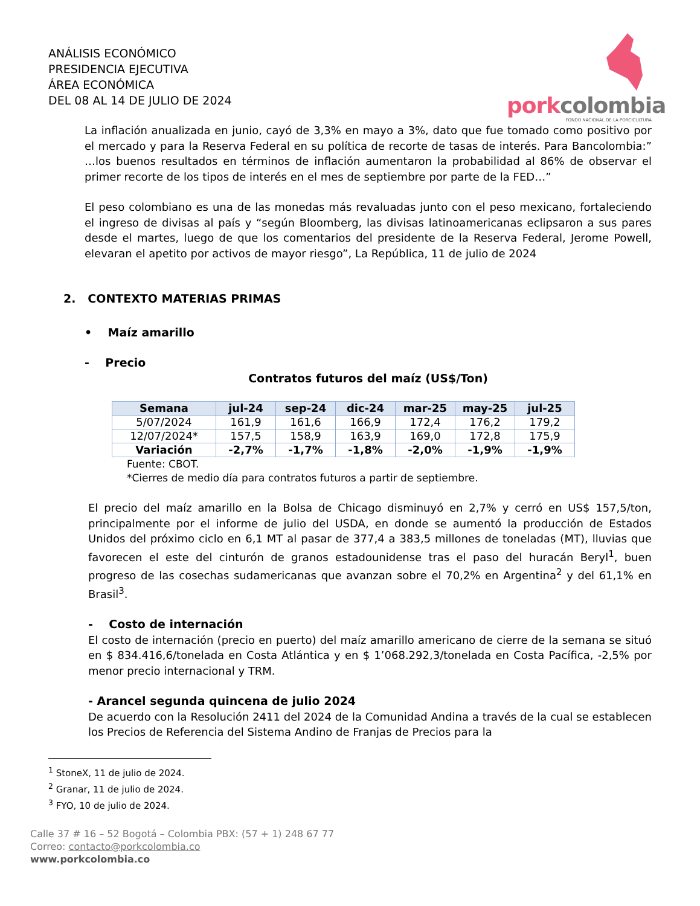ANÁLISIS ECONÓMICO
PRESIDENCIA EJECUTIVA
ÁREA ECONÓMICA
DEL 08 AL 14 DE JULIO DE 2024
porkcolombia
FONDO NACIONAL DE LA PORCICULTURA
La inflación anualizada en junio, cayó de 3,3% en mayo a 3%, dato que fue tomado como positivo por el mercado y para la Reserva Federal en su política de recorte de tasas de interés. Para Bancolombia:” …los buenos resultados en términos de inflación aumentaron la probabilidad al 86% de observar el primer recorte de los tipos de interés en el mes de septiembre por parte de la FED…”
El peso colombiano es una de las monedas más revaluadas junto con el peso mexicano, fortaleciendo el ingreso de divisas al país y “según Bloomberg, las divisas latinoamericanas eclipsaron a sus pares desde el martes, luego de que los comentarios del presidente de la Reserva Federal, Jerome Powell, elevaran el apetito por activos de mayor riesgo”, La República, 11 de julio de 2024
2. CONTEXTO MATERIAS PRIMAS
• Maíz amarillo
- Precio
Contratos futuros del maíz (US$/Ton)
| Semana | jul-24 | sep-24 | dic-24 | mar-25 | may-25 | jul-25 |
| --- | --- | --- | --- | --- | --- | --- |
| 5/07/2024 | 161,9 | 161,6 | 166,9 | 172,4 | 176,2 | 179,2 |
| 12/07/2024* | 157,5 | 158,9 | 163,9 | 169,0 | 172,8 | 175,9 |
| Variación | -2,7% | -1,7% | -1,8% | -2,0% | -1,9% | -1,9% |
Fuente: CBOT.
*Cierres de medio día para contratos futuros a partir de septiembre.
El precio del maíz amarillo en la Bolsa de Chicago disminuyó en 2,7% y cerró en US$ 157,5/ton, principalmente por el informe de julio del USDA, en donde se aumentó la producción de Estados Unidos del próximo ciclo en 6,1 MT al pasar de 377,4 a 383,5 millones de toneladas (MT), lluvias que favorecen el este del cinturón de granos estadounidense tras el paso del huracán Beryl<sup>1</sup>, buen progreso de las cosechas sudamericanas que avanzan sobre el 70,2% en Argentina<sup>2</sup> y del 61,1% en Brasil<sup>3</sup>.
- Costo de internación
El costo de internación (precio en puerto) del maíz amarillo americano de cierre de la semana se situó en $ 834.416,6/tonelada en Costa Atlántica y en $ 1’068.292,3/tonelada en Costa Pacífica, -2,5% por menor precio internacional y TRM.
- Arancel segunda quincena de julio 2024
De acuerdo con la Resolución 2411 del 2024 de la Comunidad Andina a través de la cual se establecen los Precios de Referencia del Sistema Andino de Franjas de Precios para la
<sup>1</sup> StoneX, 11 de julio de 2024.
<sup>2</sup> Granar, 11 de julio de 2024.
<sup>3</sup> FYO, 10 de julio de 2024.
Calle 37 # 16 – 52 Bogotá – Colombia PBX: (57 + 1) 248 67 77
Correo: contacto@porkcolombia.co
www.porkcolombia.co